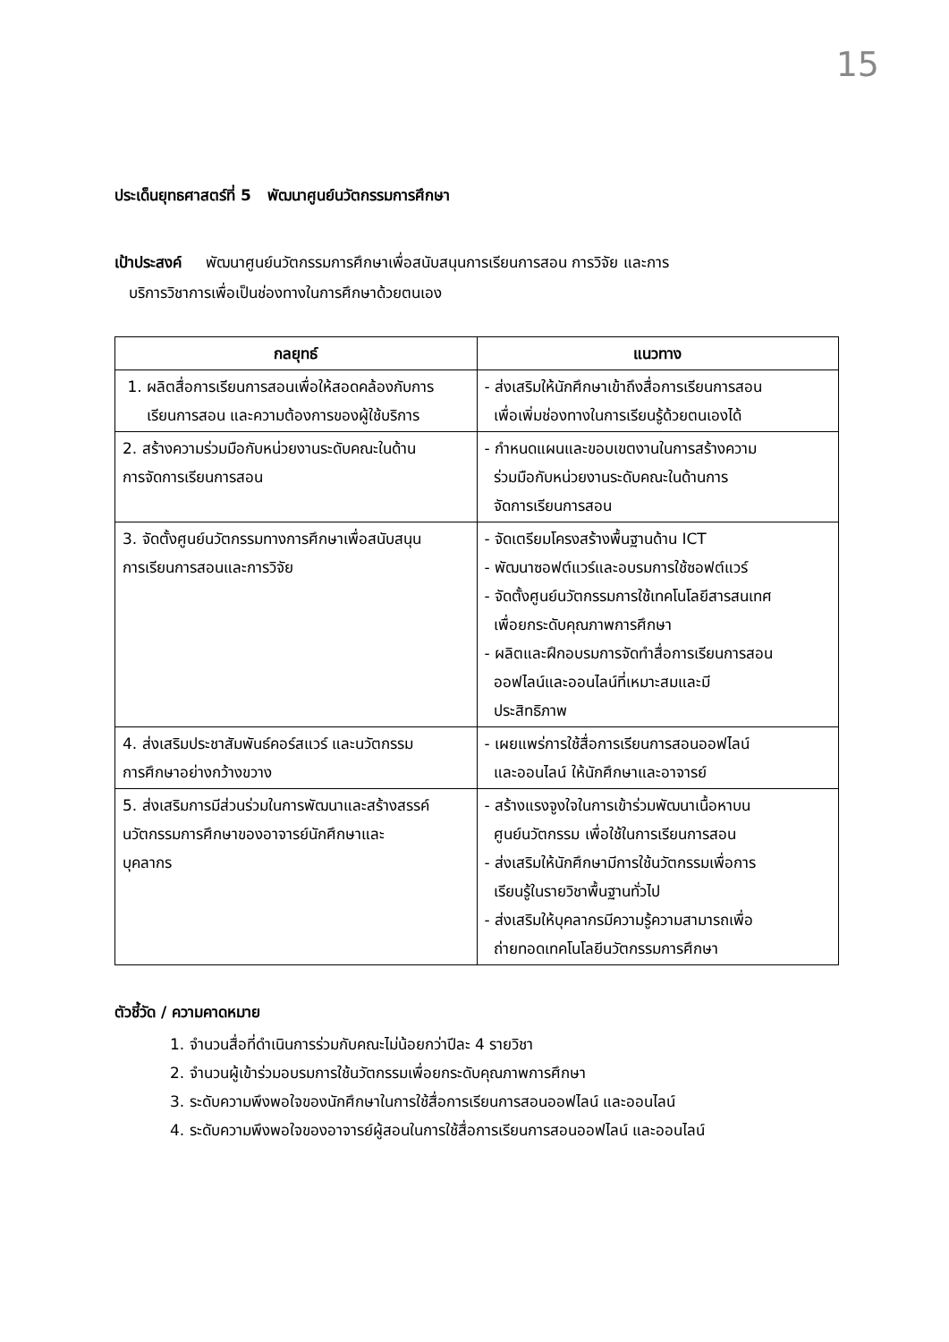15
ประเด็นยุทธศาสตร์ที่ 5 พัฒนาศูนย์นวัตกรรมการศึกษา
เป้าประสงค์ พัฒนาศูนย์นวัตกรรมการศึกษาเพื่อสนับสนุนการเรียนการสอน การวิจัย และการ
บริการวิชาการเพื่อเป็นช่องทางในการศึกษาด้วยตนเอง
| กลยุทธ์ | แนวทาง |
| --- | --- |
| 1. ผลิตสื่อการเรียนการสอนเพื่อให้สอดคล้องกับการ เรียนการสอน และความต้องการของผู้ใช้บริการ | - ส่งเสริมให้นักศึกษาเข้าถึงสื่อการเรียนการสอน เพื่อเพิ่มช่องทางในการเรียนรู้ด้วยตนเองได้ |
| 2. สร้างความร่วมมือกับหน่วยงานระดับคณะในด้าน การจัดการเรียนการสอน | - กำหนดแผนและขอบเขตงานในการสร้างความ ร่วมมือกับหน่วยงานระดับคณะในด้านการ จัดการเรียนการสอน |
| 3. จัดตั้งศูนย์นวัตกรรมทางการศึกษาเพื่อสนับสนุน การเรียนการสอนและการวิจัย | - จัดเตรียมโครงสร้างพื้นฐานด้าน ICT - พัฒนาซอฟต์แวร์และอบรมการใช้ซอฟต์แวร์ - จัดตั้งศูนย์นวัตกรรมการใช้เทคโนโลยีสารสนเทศ เพื่อยกระดับคุณภาพการศึกษา - ผลิตและฝึกอบรมการจัดทำสื่อการเรียนการสอน ออฟไลน์และออนไลน์ที่เหมาะสมและมี ประสิทธิภาพ |
| 4. ส่งเสริมประชาสัมพันธ์คอร์สแวร์ และนวัตกรรม การศึกษาอย่างกว้างขวาง | - เผยแพร่การใช้สื่อการเรียนการสอนออฟไลน์ และออนไลน์ ให้นักศึกษาและอาจารย์ |
| 5. ส่งเสริมการมีส่วนร่วมในการพัฒนาและสร้างสรรค์ นวัตกรรมการศึกษาของอาจารย์นักศึกษาและ บุคลากร | - สร้างแรงจูงใจในการเข้าร่วมพัฒนาเนื้อหาบน ศูนย์นวัตกรรม เพื่อใช้ในการเรียนการสอน - ส่งเสริมให้นักศึกษามีการใช้นวัตกรรมเพื่อการ เรียนรู้ในรายวิชาพื้นฐานทั่วไป - ส่งเสริมให้บุคลากรมีความรู้ความสามารถเพื่อ ถ่ายทอดเทคโนโลยีนวัตกรรมการศึกษา |
ตัวชี้วัด / ความคาดหมาย
1. จำนวนสื่อที่ดำเนินการร่วมกับคณะไม่น้อยกว่าปีละ 4 รายวิชา
2. จำนวนผู้เข้าร่วมอบรมการใช้นวัตกรรมเพื่อยกระดับคุณภาพการศึกษา
3. ระดับความพึงพอใจของนักศึกษาในการใช้สื่อการเรียนการสอนออฟไลน์ และออนไลน์
4. ระดับความพึงพอใจของอาจารย์ผู้สอนในการใช้สื่อการเรียนการสอนออฟไลน์ และออนไลน์